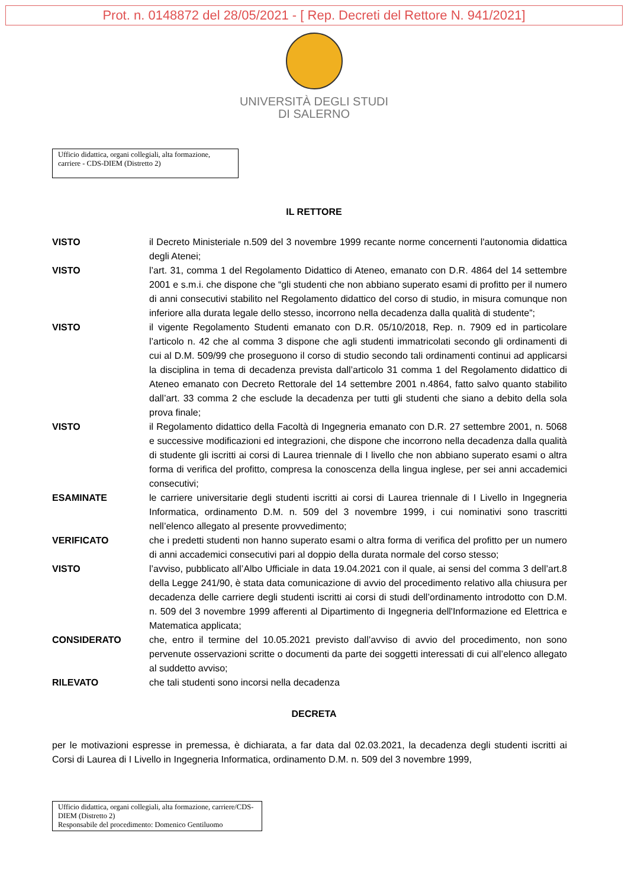Prot. n. 0148872 del 28/05/2021 - [ Rep. Decreti del Rettore N. 941/2021]
UNIVERSITÀ DEGLI STUDI
DI SALERNO
Ufficio didattica, organi collegiali, alta formazione, carriere - CDS-DIEM (Distretto 2)
IL RETTORE
| VISTO | il Decreto Ministeriale n.509 del 3 novembre 1999 recante norme concernenti l'autonomia didattica degli Atenei; |
| VISTO | l’art. 31, comma 1 del Regolamento Didattico di Ateneo, emanato con D.R. 4864 del 14 settembre 2001 e s.m.i. che dispone che “gli studenti che non abbiano superato esami di profitto per il numero di anni consecutivi stabilito nel Regolamento didattico del corso di studio, in misura comunque non inferiore alla durata legale dello stesso, incorrono nella decadenza dalla qualità di studente”; |
| VISTO | il vigente Regolamento Studenti emanato con D.R. 05/10/2018, Rep. n. 7909 ed in particolare l’articolo n. 42 che al comma 3 dispone che agli studenti immatricolati secondo gli ordinamenti di cui al D.M. 509/99 che proseguono il corso di studio secondo tali ordinamenti continui ad applicarsi la disciplina in tema di decadenza prevista dall’articolo 31 comma 1 del Regolamento didattico di Ateneo emanato con Decreto Rettorale del 14 settembre 2001 n.4864, fatto salvo quanto stabilito dall’art. 33 comma 2 che esclude la decadenza per tutti gli studenti che siano a debito della sola prova finale; |
| VISTO | il Regolamento didattico della Facoltà di Ingegneria emanato con D.R. 27 settembre 2001, n. 5068 e successive modificazioni ed integrazioni, che dispone che incorrono nella decadenza dalla qualità di studente gli iscritti ai corsi di Laurea triennale di I livello che non abbiano superato esami o altra forma di verifica del profitto, compresa la conoscenza della lingua inglese, per sei anni accademici consecutivi; |
| ESAMINATE | le carriere universitarie degli studenti iscritti ai corsi di Laurea triennale di I Livello in Ingegneria Informatica, ordinamento D.M. n. 509 del 3 novembre 1999, i cui nominativi sono trascritti nell’elenco allegato al presente provvedimento; |
| VERIFICATO | che i predetti studenti non hanno superato esami o altra forma di verifica del profitto per un numero di anni accademici consecutivi pari al doppio della durata normale del corso stesso; |
| VISTO | l’avviso, pubblicato all’Albo Ufficiale in data 19.04.2021 con il quale, ai sensi del comma 3 dell’art.8 della Legge 241/90, è stata data comunicazione di avvio del procedimento relativo alla chiusura per decadenza delle carriere degli studenti iscritti ai corsi di studi dell’ordinamento introdotto con D.M. n. 509 del 3 novembre 1999 afferenti al Dipartimento di Ingegneria dell'Informazione ed Elettrica e Matematica applicata; |
| CONSIDERATO | che, entro il termine del 10.05.2021 previsto dall’avviso di avvio del procedimento, non sono pervenute osservazioni scritte o documenti da parte dei soggetti interessati di cui all’elenco allegato al suddetto avviso; |
| RILEVATO | che tali studenti sono incorsi nella decadenza |
DECRETA
per le motivazioni espresse in premessa, è dichiarata, a far data dal 02.03.2021, la decadenza degli studenti iscritti ai Corsi di Laurea di I Livello in Ingegneria Informatica, ordinamento D.M. n. 509 del 3 novembre 1999,
Ufficio didattica, organi collegiali, alta formazione, carriere/CDS-DIEM (Distretto 2)
Responsabile del procedimento: Domenico Gentiluomo